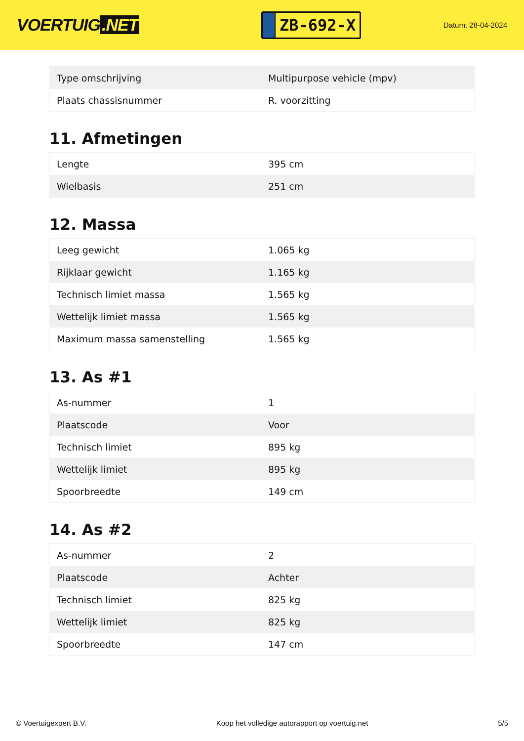VOERTUIG.NET
ZB-692-X
Datum: 28-04-2024
| Type omschrijving | Multipurpose vehicle (mpv) |
| Plaats chassisnummer | R. voorzitting |
11. Afmetingen
| Lengte | 395 cm |
| Wielbasis | 251 cm |
12. Massa
| Leeg gewicht | 1.065 kg |
| Rijklaar gewicht | 1.165 kg |
| Technisch limiet massa | 1.565 kg |
| Wettelijk limiet massa | 1.565 kg |
| Maximum massa samenstelling | 1.565 kg |
13. As #1
| As-nummer | 1 |
| Plaatscode | Voor |
| Technisch limiet | 895 kg |
| Wettelijk limiet | 895 kg |
| Spoorbreedte | 149 cm |
14. As #2
| As-nummer | 2 |
| Plaatscode | Achter |
| Technisch limiet | 825 kg |
| Wettelijk limiet | 825 kg |
| Spoorbreedte | 147 cm |
© Voertuigexpert B.V. Koop het volledige autorapport op voertuig.net 5/5